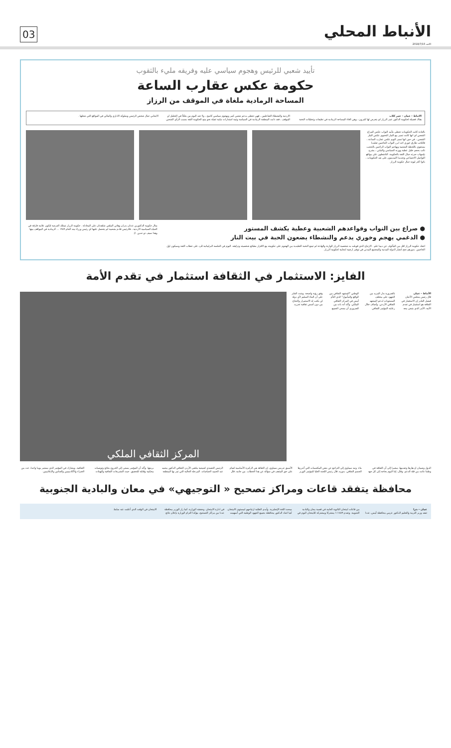الأنباط المحلي
03
الاحد 2018/7/15
تأييد شعبي للرئيس وهجوم سياسي عليه وفريقه مليء بالثقوب
حكومة عكس عقارب الساعة
المساحة الرمادية ملغاة في الموقف من الرزاز
الانباط – عمان – عمر كلاب
هناك فضيلة لحكومة الدكتور عمر الرزاز لم يتعرض لها كثيرون ، وهي الغاء المساحة الرمادية في تعليقات وتحليلات النخبة الاردنية والنشطاء التفاعليين ، فهي تحظى بدعم شعبي كبير وبهجوم سياسي كاسح ، ولا تجد اليوم من يتلكأ في التحليل او الموقف ، فقد ذابت المنطقة الرمادية في السياسة وثمة استدارات نيابية ثقيلة نحو منح الحكومة الثقة بسبب الرأي الشعبي الايجابي حيال شخص الرئيس وسلوكه الاداري والمالي في المواقع التي شغلها .
بالعادة كانت الحكومات تحظى بتأييد النواب عكس المزاج الشعبي اي انها كانت تسير مع التيار النخبوي عكس التيار الشعبي ، في حين انها تسير اليوم عكس عقارب الساعة ، فالنائب طارق خوري احد ابرز النواب الحاجبين تقليديا يستقوي باللحظة الشعبية ويهاجم النواب الراغبين بالحجب. نائب بحجم خليل عطية ووزنه السياسي والنيابي ، يشرح بإسهاب حيرته حيال الثقة بالحكومة. الناشطون على مواقع التواصل الاجتماعي وتحديدا المدمنون على نقد الحكومات ، باتوا اكثر ليونة حيال حكومة الرزاز.
● صراع بين النواب وقواعدهم الشعبية وعطية يكشف المستور
● الدغمي يهجم وخوري يدعم والنشطاء يضعون الحبة في بيت النار
انتقاد حكومة الرزاز اقل من المألوف عن ديما علم . الارتياح الذي قوبلت به شخصية الرزاز الوازنة والهادئة لم تمنع النخبة التقليدية من الهجوم على حكومته مع الاقرار بطبائع شخصيته ونزاهته. اليوم في الجلسة البرلمانية للرد على خطاب الثقة وسيكون اول الحاجبين. بدورهم نجح انصار الدولة المدنية والمجتمع المدني في توفير ارضية ايجابية لحكومة الرزاز.
مثال حكومة الدكتورين عدنان بدران وهاني الملقي شاهدتان على المعادلة . حكومة الرزاز تمتلك الفرصة لتكون علامة فارقة في الحياة السياسية الاردنية ، فالرئيس قادم بشعبية لم يتحصل عليها اي رئيس وزراء منذ العام ١٩٨٩ ... الرمادية في المواقف منها وهذا سيف ذو حدين .//
الفايز: الاستثمار في الثقافة استثمار في تقدم الأمة
الأنباط – عمان
قال رئيس مجلس الأعيان فيصل الفايز إن الاستثمار في الثقافة هو استثمار في تقدم الأمة، الأمر الذي يتبقى معه بالضرورة بذل المزيد من الجهود على مختلف المستويات لدعم المشهد الثقافي الأردني. وأضاف خلال رعايته المؤتمر الثقافي الوطني "المشهد الثقافي بين الواقع والمأمول" الذي التأم أمس في المركز الثقافي الملكي. وأكد أنه بات من الضروري أن يسعى الجميع وفق رؤية واضحة. وشدد الفايز على أن البناء السليم لأي دولة لن يكتب له الاستمرار والنجاح من دون أسس ثقافية تعززه.
المركز الثقافي الملكي
الدول وضمان ازدهارها وتقدمها، مشيرا إلى أن الثقافة في وطننا عانت من قلة الدعم. وقال، إننا اليوم بحاجة إلى كل جهد بناء. ونبه سماوي إلى التراجع عن بعض المكتسبات التي أحرزها الجسم الثقافي. بدوره، قال رئيس اللجنة العليا للمؤتمر الوزير الأسبق جريس سماوي، إن الثقافة هي الركيزة الأساسية لقيام على حق المثقف في سؤاله عن هذا الخطاب. من جانبه، قال الرئيس التنفيذي لجمعية ملتقى الأردن الثقافي الدكتور محمد عبد الحميد الحياصات. المرحلة الحالية التي تمر بها المنطقة برمتها. وأكد أن المؤتمر يسعى إلى الخروج بنتائج وتوصيات محكمة وقابلة للتحقيق. حيث التشريعات الثقافية والهيئات الثقافية. ويشارك في المؤتمر الذي يستمر يوما واحدا، عدد من الخبراء والأكاديميين والفنانين والإعلاميين.
محافظة يتفقد قاعات ومراكز تصحيح « التوجيهي» في معان والبادية الجنوبية
عمان – بترا
تفقد وزير التربية والتعليم الدكتور عزمي محافظة أمس، عددا من قاعات امتحان الثانوية العامة في قصبة معان والبادية الجنوبية. وتقدم ١١١٤٤٩ مشتركا ومشتركة للامتحان اليوم في مبحث اللغة الإنجليزية. وأبدى الطلبة ارتياحهم لمستوى الامتحان. كما اشاد الدكتور محافظة بجميع الجهود الوطنية التي أسهمت في ادارة الامتحان. وحققته الوزارة، كما زار الوزير محافظة عددا من مراكز التصحيح، مؤكدا التزام الوزارة بإعلان نتائج الامتحان في الوقت الذي أعلنت عنه سابقا.